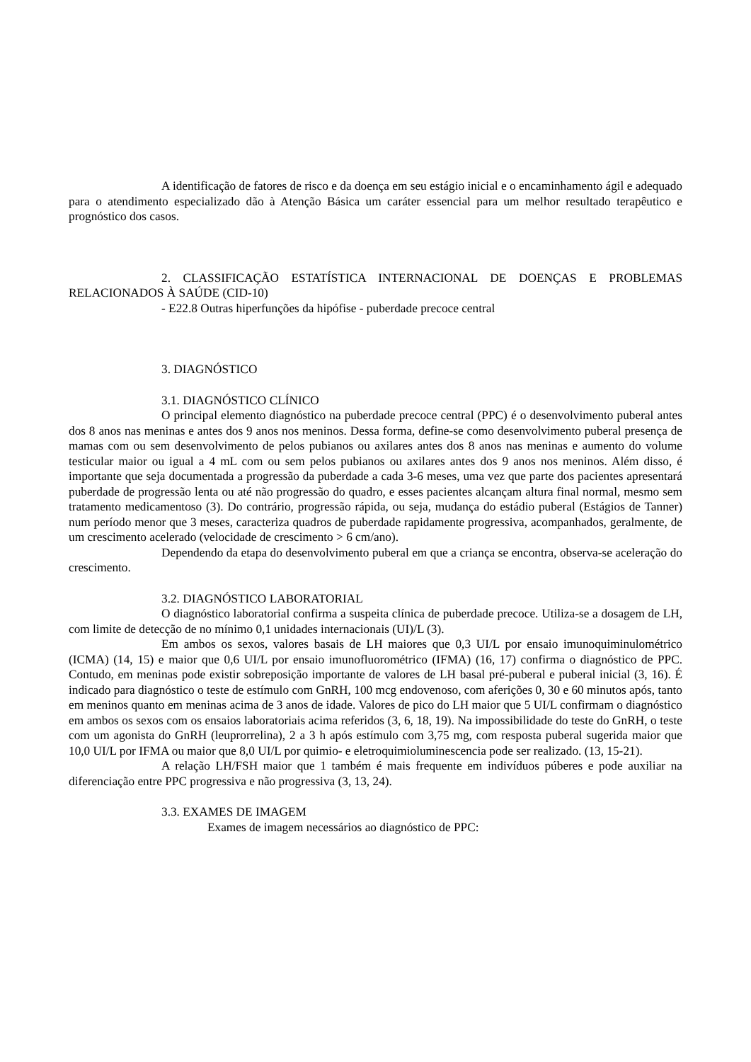A identificação de fatores de risco e da doença em seu estágio inicial e o encaminhamento ágil e adequado para o atendimento especializado dão à Atenção Básica um caráter essencial para um melhor resultado terapêutico e prognóstico dos casos.
2. CLASSIFICAÇÃO ESTATÍSTICA INTERNACIONAL DE DOENÇAS E PROBLEMAS RELACIONADOS À SAÚDE (CID-10)
- E22.8 Outras hiperfunções da hipófise - puberdade precoce central
3. DIAGNÓSTICO
3.1. DIAGNÓSTICO CLÍNICO
O principal elemento diagnóstico na puberdade precoce central (PPC) é o desenvolvimento puberal antes dos 8 anos nas meninas e antes dos 9 anos nos meninos. Dessa forma, define-se como desenvolvimento puberal presença de mamas com ou sem desenvolvimento de pelos pubianos ou axilares antes dos 8 anos nas meninas e aumento do volume testicular maior ou igual a 4 mL com ou sem pelos pubianos ou axilares antes dos 9 anos nos meninos. Além disso, é importante que seja documentada a progressão da puberdade a cada 3-6 meses, uma vez que parte dos pacientes apresentará puberdade de progressão lenta ou até não progressão do quadro, e esses pacientes alcançam altura final normal, mesmo sem tratamento medicamentoso (3). Do contrário, progressão rápida, ou seja, mudança do estádio puberal (Estágios de Tanner) num período menor que 3 meses, caracteriza quadros de puberdade rapidamente progressiva, acompanhados, geralmente, de um crescimento acelerado (velocidade de crescimento > 6 cm/ano).
Dependendo da etapa do desenvolvimento puberal em que a criança se encontra, observa-se aceleração do crescimento.
3.2. DIAGNÓSTICO LABORATORIAL
O diagnóstico laboratorial confirma a suspeita clínica de puberdade precoce. Utiliza-se a dosagem de LH, com limite de detecção de no mínimo 0,1 unidades internacionais (UI)/L (3).
Em ambos os sexos, valores basais de LH maiores que 0,3 UI/L por ensaio imunoquiminulométrico (ICMA) (14, 15) e maior que 0,6 UI/L por ensaio imunofluorométrico (IFMA) (16, 17) confirma o diagnóstico de PPC. Contudo, em meninas pode existir sobreposição importante de valores de LH basal pré-puberal e puberal inicial (3, 16). É indicado para diagnóstico o teste de estímulo com GnRH, 100 mcg endovenoso, com aferições 0, 30 e 60 minutos após, tanto em meninos quanto em meninas acima de 3 anos de idade. Valores de pico do LH maior que 5 UI/L confirmam o diagnóstico em ambos os sexos com os ensaios laboratoriais acima referidos (3, 6, 18, 19). Na impossibilidade do teste do GnRH, o teste com um agonista do GnRH (leuprorrelina), 2 a 3 h após estímulo com 3,75 mg, com resposta puberal sugerida maior que 10,0 UI/L por IFMA ou maior que 8,0 UI/L por quimio- e eletroquimioluminescencia pode ser realizado. (13, 15-21).
A relação LH/FSH maior que 1 também é mais frequente em indivíduos púberes e pode auxiliar na diferenciação entre PPC progressiva e não progressiva (3, 13, 24).
3.3. EXAMES DE IMAGEM
Exames de imagem necessários ao diagnóstico de PPC: